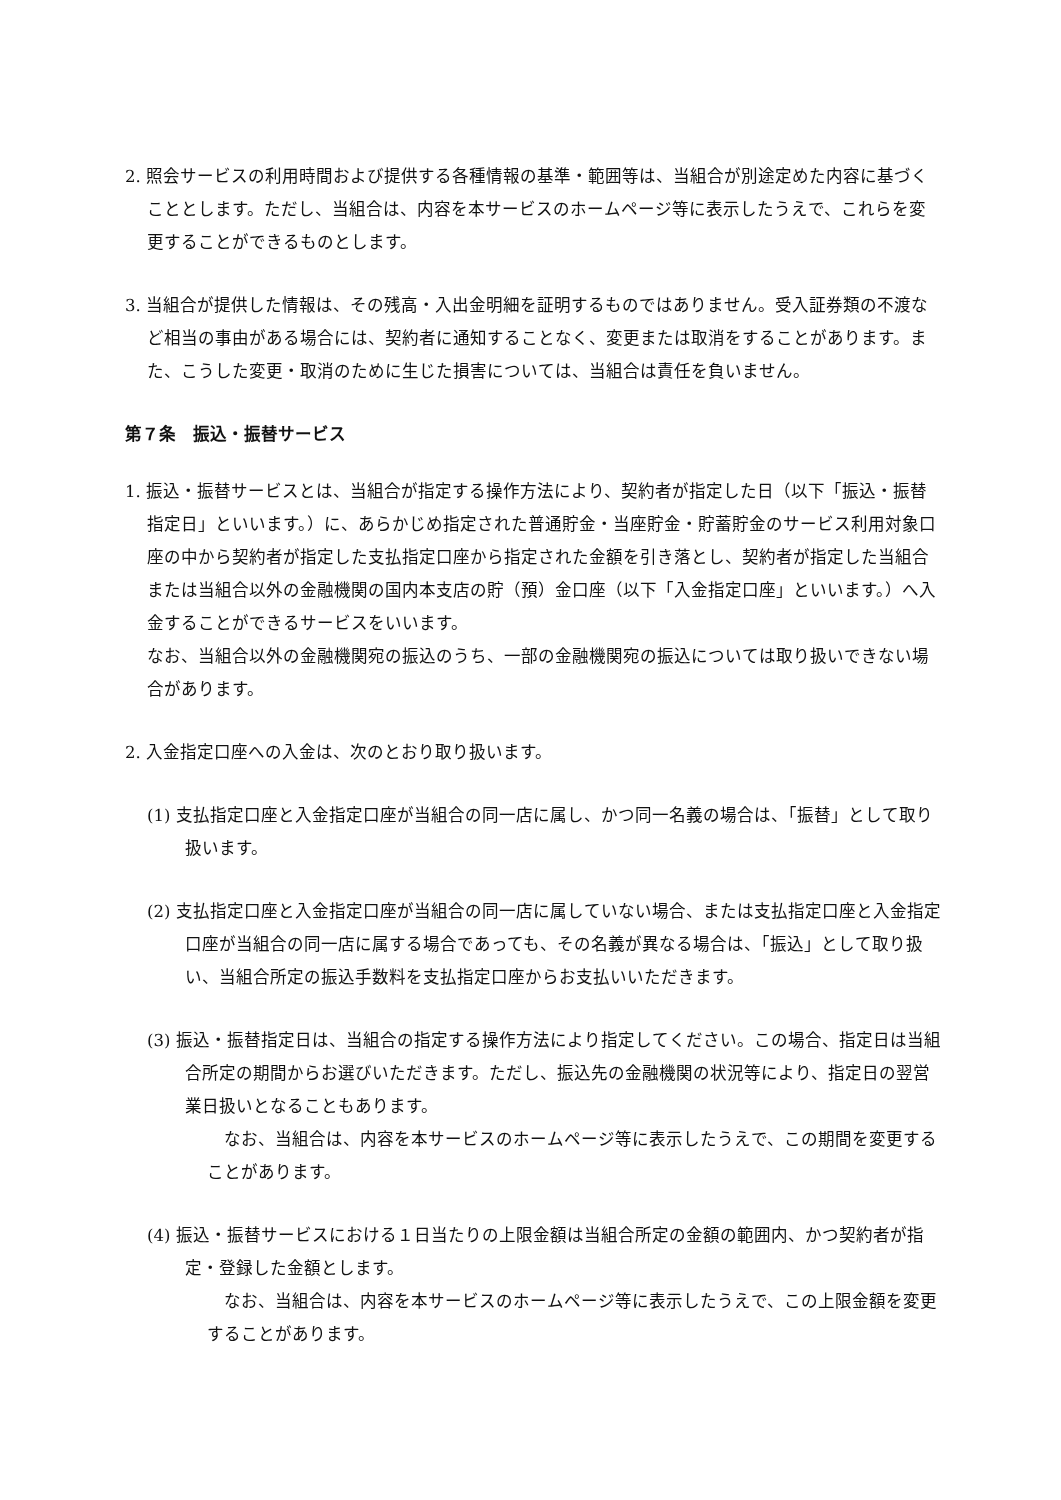2. 照会サービスの利用時間および提供する各種情報の基準・範囲等は、当組合が別途定めた内容に基づくこととします。ただし、当組合は、内容を本サービスのホームページ等に表示したうえで、これらを変更することができるものとします。
3. 当組合が提供した情報は、その残高・入出金明細を証明するものではありません。受入証券類の不渡など相当の事由がある場合には、契約者に通知することなく、変更または取消をすることがあります。また、こうした変更・取消のために生じた損害については、当組合は責任を負いません。
第７条　振込・振替サービス
1. 振込・振替サービスとは、当組合が指定する操作方法により、契約者が指定した日（以下「振込・振替指定日」といいます。）に、あらかじめ指定された普通貯金・当座貯金・貯蓄貯金のサービス利用対象口座の中から契約者が指定した支払指定口座から指定された金額を引き落とし、契約者が指定した当組合または当組合以外の金融機関の国内本支店の貯（預）金口座（以下「入金指定口座」といいます。）へ入金することができるサービスをいいます。
なお、当組合以外の金融機関宛の振込のうち、一部の金融機関宛の振込については取り扱いできない場合があります。
2. 入金指定口座への入金は、次のとおり取り扱います。
(1) 支払指定口座と入金指定口座が当組合の同一店に属し、かつ同一名義の場合は、「振替」として取り扱います。
(2) 支払指定口座と入金指定口座が当組合の同一店に属していない場合、または支払指定口座と入金指定口座が当組合の同一店に属する場合であっても、その名義が異なる場合は、「振込」として取り扱い、当組合所定の振込手数料を支払指定口座からお支払いいただきます。
(3) 振込・振替指定日は、当組合の指定する操作方法により指定してください。この場合、指定日は当組合所定の期間からお選びいただきます。ただし、振込先の金融機関の状況等により、指定日の翌営業日扱いとなることもあります。
　なお、当組合は、内容を本サービスのホームページ等に表示したうえで、この期間を変更することがあります。
(4) 振込・振替サービスにおける１日当たりの上限金額は当組合所定の金額の範囲内、かつ契約者が指定・登録した金額とします。
　なお、当組合は、内容を本サービスのホームページ等に表示したうえで、この上限金額を変更することがあります。